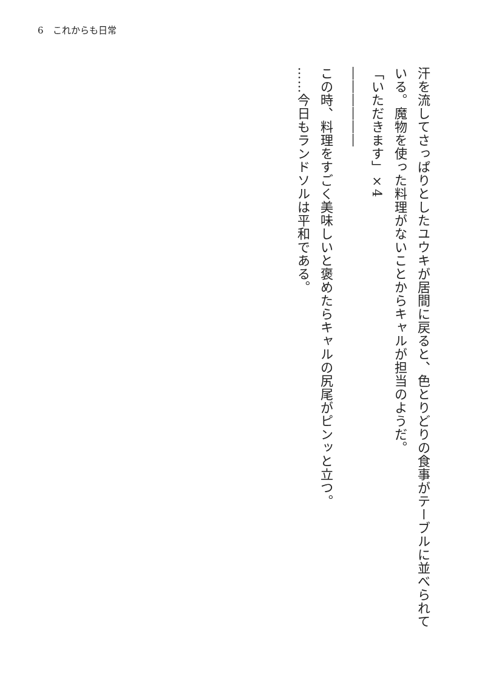6　これからも日常
汗を流してさっぱりとしたユウキが居間に戻ると、色とりどりの食事がテーブルに並べられている。魔物を使った料理がないことからキャルが担当のようだ。
「いただきます」×4
――――――
この時、料理をすごく美味しいと褒めたらキャルの尻尾がピンッと立つ。
……今日もランドソルは平和である。